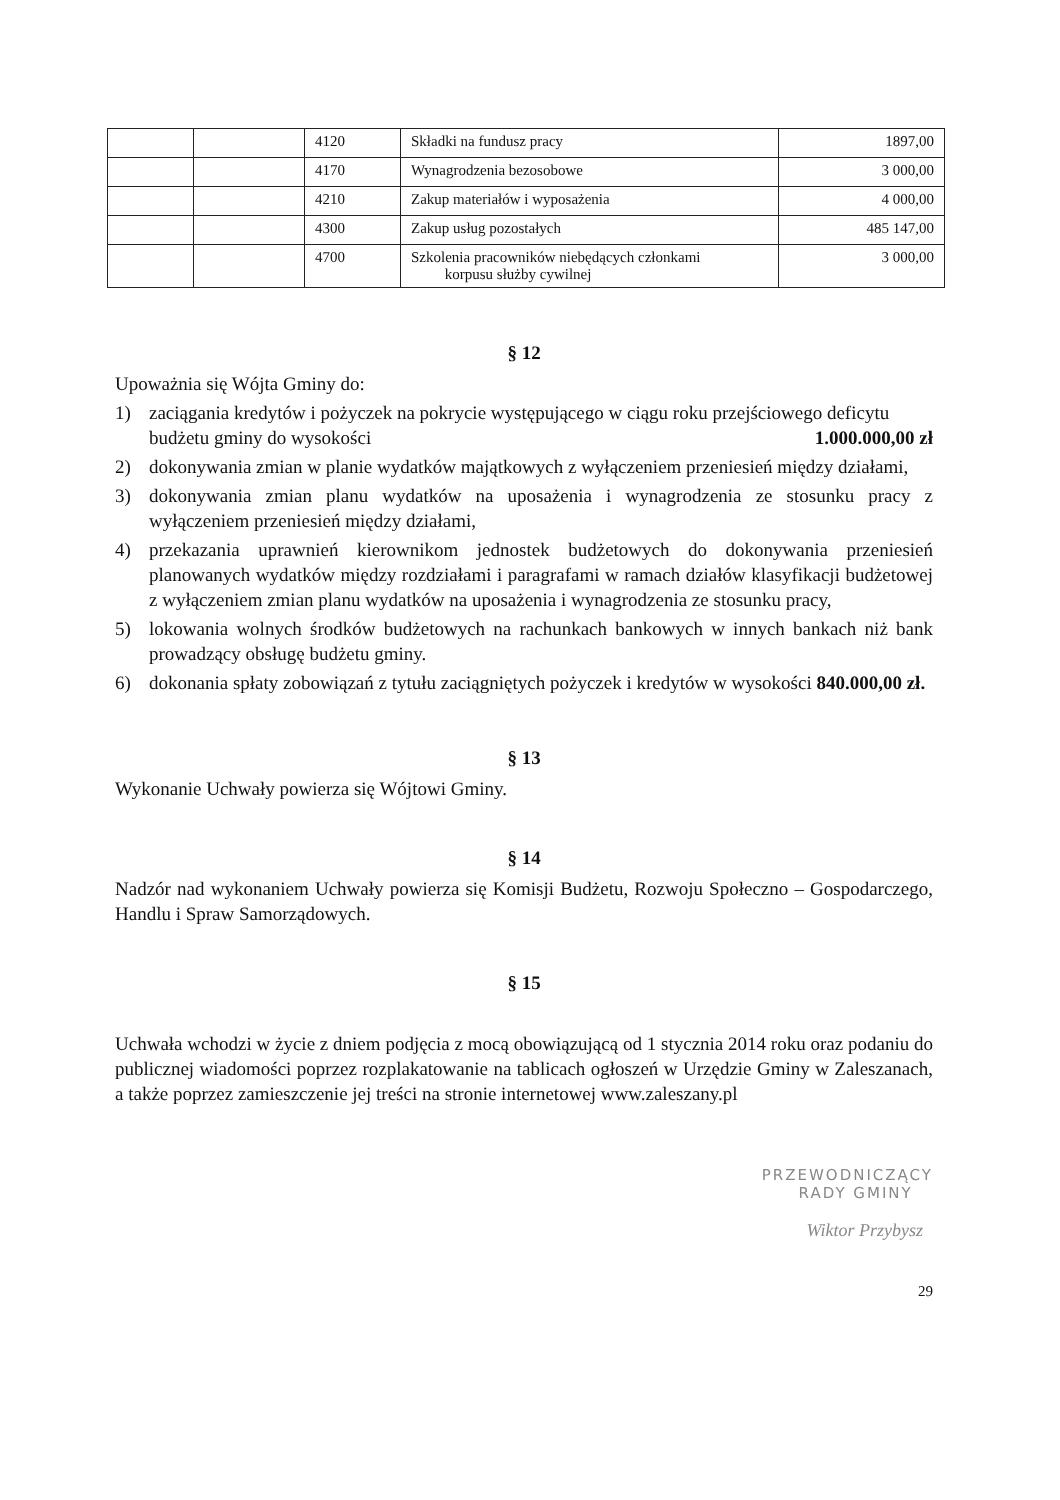| | | 4120 | Składki na fundusz pracy | 1897,00 |
| | | 4170 | Wynagrodzenia bezosobowe | 3 000,00 |
| | | 4210 | Zakup materiałów i wyposażenia | 4 000,00 |
| | | 4300 | Zakup usług pozostałych | 485 147,00 |
| | | 4700 | Szkolenia pracowników niebędących członkami korpusu służby cywilnej | 3 000,00 |
§ 12
Upoważnia się Wójta Gminy do:
1) zaciągania kredytów i pożyczek na pokrycie występującego w ciągu roku przejściowego deficytu budżetu gminy do wysokości 1.000.000,00 zł
2) dokonywania zmian w planie wydatków majątkowych z wyłączeniem przeniesień między działami,
3) dokonywania zmian planu wydatków na uposażenia i wynagrodzenia ze stosunku pracy z wyłączeniem przeniesień między działami,
4) przekazania uprawnień kierownikom jednostek budżetowych do dokonywania przeniesień planowanych wydatków między rozdziałami i paragrafami w ramach działów klasyfikacji budżetowej z wyłączeniem zmian planu wydatków na uposażenia i wynagrodzenia ze stosunku pracy,
5) lokowania wolnych środków budżetowych na rachunkach bankowych w innych bankach niż bank prowadzący obsługę budżetu gminy.
6) dokonania spłaty zobowiązań z tytułu zaciągniętych pożyczek i kredytów w wysokości 840.000,00 zł.
§ 13
Wykonanie Uchwały powierza się Wójtowi Gminy.
§ 14
Nadzór nad wykonaniem Uchwały powierza się Komisji Budżetu, Rozwoju Społeczno – Gospodarczego, Handlu i Spraw Samorządowych.
§ 15
Uchwała wchodzi w życie z dniem podjęcia z mocą obowiązującą od 1 stycznia 2014 roku oraz podaniu do publicznej wiadomości poprzez rozplakatowanie na tablicach ogłoszeń w Urzędzie Gminy w Zaleszanach, a także poprzez zamieszczenie jej treści na stronie internetowej www.zaleszany.pl
PRZEWODNICZĄCY
RADY GMINY
Wiktor Przybysz
29